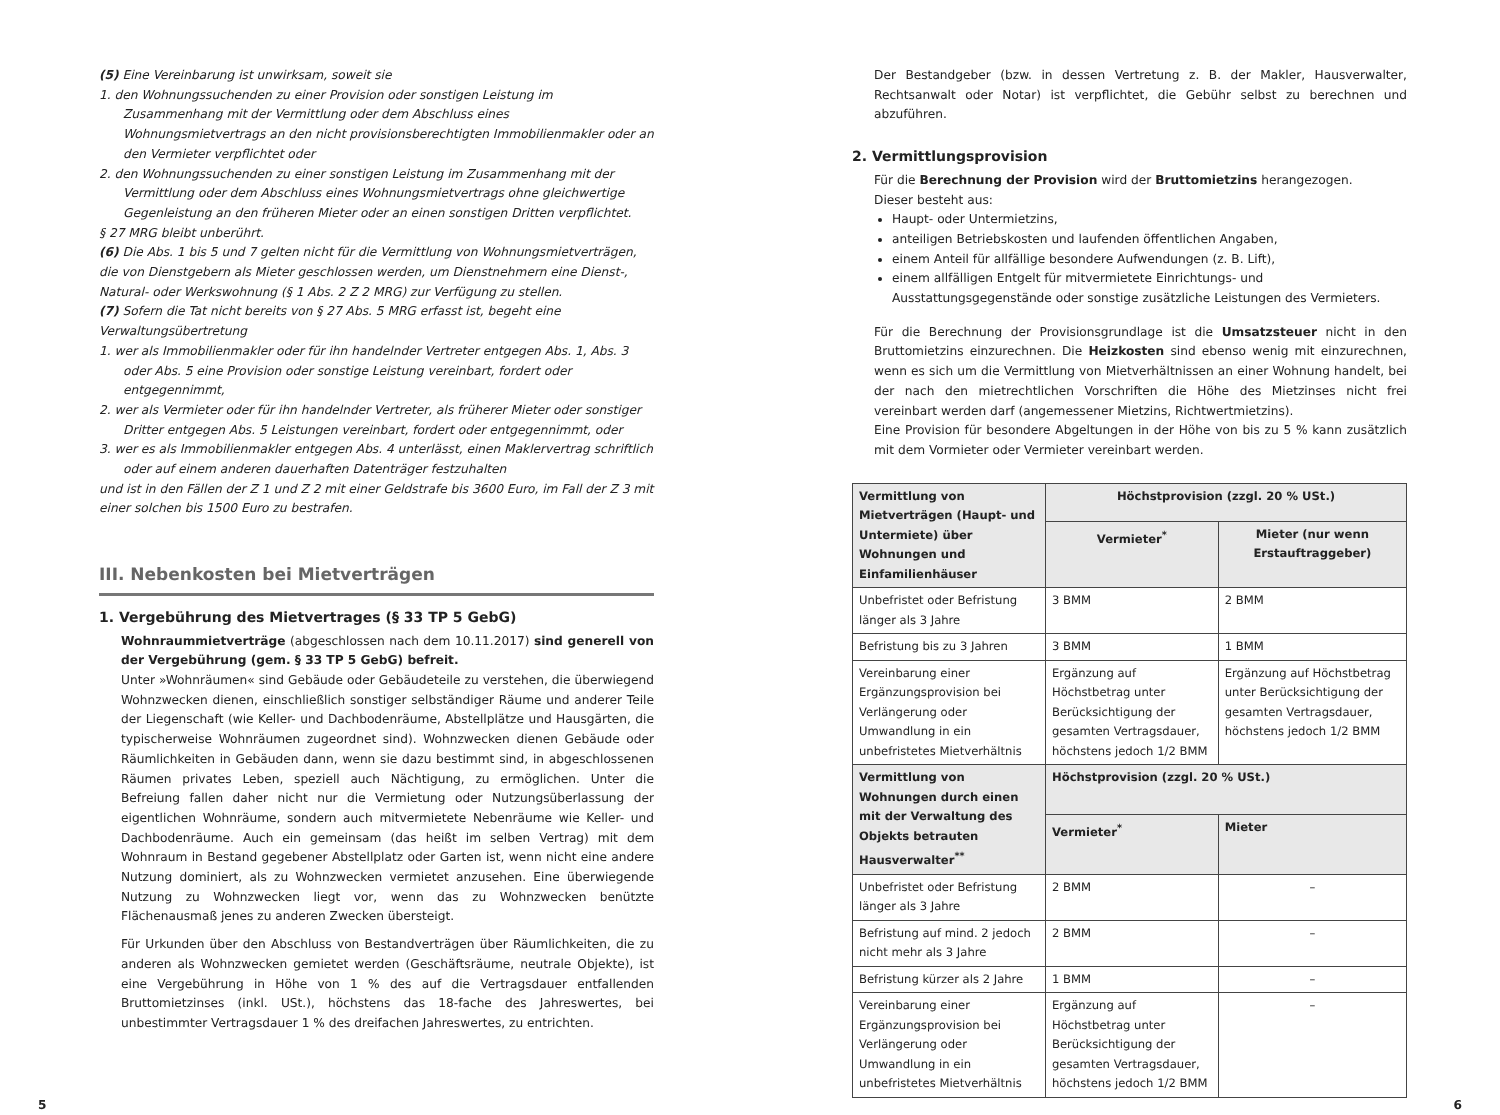(5) Eine Vereinbarung ist unwirksam, soweit sie
1. den Wohnungssuchenden zu einer Provision oder sonstigen Leistung im Zusammenhang mit der Vermittlung oder dem Abschluss eines Wohnungsmietvertrags an den nicht provisionsberechtigten Immobilienmakler oder an den Vermieter verpflichtet oder
2. den Wohnungssuchenden zu einer sonstigen Leistung im Zusammenhang mit der Vermittlung oder dem Abschluss eines Wohnungsmietvertrags ohne gleichwertige Gegenleistung an den früheren Mieter oder an einen sonstigen Dritten verpflichtet.
§ 27 MRG bleibt unberührt.
(6) Die Abs. 1 bis 5 und 7 gelten nicht für die Vermittlung von Wohnungsmietverträgen, die von Dienstgebern als Mieter geschlossen werden, um Dienstnehmern eine Dienst-, Natural- oder Werkswohnung (§ 1 Abs. 2 Z 2 MRG) zur Verfügung zu stellen.
(7) Sofern die Tat nicht bereits von § 27 Abs. 5 MRG erfasst ist, begeht eine Verwaltungsübertretung
1. wer als Immobilienmakler oder für ihn handelnder Vertreter entgegen Abs. 1, Abs. 3 oder Abs. 5 eine Provision oder sonstige Leistung vereinbart, fordert oder entgegennimmt,
2. wer als Vermieter oder für ihn handelnder Vertreter, als früherer Mieter oder sonstiger Dritter entgegen Abs. 5 Leistungen vereinbart, fordert oder entgegennimmt, oder
3. wer es als Immobilienmakler entgegen Abs. 4 unterlässt, einen Maklervertrag schriftlich oder auf einem anderen dauerhaften Datenträger festzuhalten
und ist in den Fällen der Z 1 und Z 2 mit einer Geldstrafe bis 3600 Euro, im Fall der Z 3 mit einer solchen bis 1500 Euro zu bestrafen.
III. Nebenkosten bei Mietverträgen
1. Vergebührung des Mietvertrages (§ 33 TP 5 GebG)
Wohnraummietverträge (abgeschlossen nach dem 10.11.2017) sind generell von der Vergebührung (gem. § 33 TP 5 GebG) befreit.
Unter »Wohnräumen« sind Gebäude oder Gebäudeteile zu verstehen, die überwiegend Wohnzwecken dienen, einschließlich sonstiger selbständiger Räume und anderer Teile der Liegenschaft (wie Keller- und Dachbodenräume, Abstellplätze und Hausgärten, die typischerweise Wohnräumen zugeordnet sind). Wohnzwecken dienen Gebäude oder Räumlichkeiten in Gebäuden dann, wenn sie dazu bestimmt sind, in abgeschlossenen Räumen privates Leben, speziell auch Nächtigung, zu ermöglichen. Unter die Befreiung fallen daher nicht nur die Vermietung oder Nutzungsüberlassung der eigentlichen Wohnräume, sondern auch mitvermietete Nebenräume wie Keller- und Dachbodenräume. Auch ein gemeinsam (das heißt im selben Vertrag) mit dem Wohnraum in Bestand gegebener Abstellplatz oder Garten ist, wenn nicht eine andere Nutzung dominiert, als zu Wohnzwecken vermietet anzusehen. Eine überwiegende Nutzung zu Wohnzwecken liegt vor, wenn das zu Wohnzwecken benützte Flächenausmaß jenes zu anderen Zwecken übersteigt.
Für Urkunden über den Abschluss von Bestandverträgen über Räumlichkeiten, die zu anderen als Wohnzwecken gemietet werden (Geschäftsräume, neutrale Objekte), ist eine Vergebührung in Höhe von 1 % des auf die Vertragsdauer entfallenden Bruttomietzinses (inkl. USt.), höchstens das 18-fache des Jahreswertes, bei unbestimmter Vertragsdauer 1 % des dreifachen Jahreswertes, zu entrichten.
Der Bestandgeber (bzw. in dessen Vertretung z. B. der Makler, Hausverwalter, Rechtsanwalt oder Notar) ist verpflichtet, die Gebühr selbst zu berechnen und abzuführen.
2. Vermittlungsprovision
Für die Berechnung der Provision wird der Bruttomietzins herangezogen.
Dieser besteht aus:
Haupt- oder Untermietzins,
anteiligen Betriebskosten und laufenden öffentlichen Angaben,
einem Anteil für allfällige besondere Aufwendungen (z. B. Lift),
einem allfälligen Entgelt für mitvermietete Einrichtungs- und Ausstattungsgegenstände oder sonstige zusätzliche Leistungen des Vermieters.
Für die Berechnung der Provisionsgrundlage ist die Umsatzsteuer nicht in den Bruttomietzins einzurechnen. Die Heizkosten sind ebenso wenig mit einzurechnen, wenn es sich um die Vermittlung von Mietverhältnissen an einer Wohnung handelt, bei der nach den mietrechtlichen Vorschriften die Höhe des Mietzinses nicht frei vereinbart werden darf (angemessener Mietzins, Richtwertmietzins).
Eine Provision für besondere Abgeltungen in der Höhe von bis zu 5 % kann zusätzlich mit dem Vormieter oder Vermieter vereinbart werden.
| Vermittlung von Mietverträgen (Haupt- und Untermiete) über Wohnungen und Einfamilienhäuser | Höchstprovision (zzgl. 20 % USt.) | |
| --- | --- | --- |
| | Vermieter<sup>*</sup> | Mieter (nur wenn Erstauftraggeber) |
| Unbefristet oder Befristung länger als 3 Jahre | 3 BMM | 2 BMM |
| Befristung bis zu 3 Jahren | 3 BMM | 1 BMM |
| Vereinbarung einer Ergänzungsprovision bei Verlängerung oder Umwandlung in ein unbefristetes Mietverhältnis | Ergänzung auf Höchstbetrag unter Berücksichtigung der gesamten Vertragsdauer, höchstens jedoch 1/2 BMM | Ergänzung auf Höchstbetrag unter Berücksichtigung der gesamten Vertragsdauer, höchstens jedoch 1/2 BMM |
| Vermittlung von Wohnungen durch einen mit der Verwaltung des Objekts betrauten Hausverwalter<sup>**</sup> | Höchstprovision (zzgl. 20 % USt.) | |
| | Vermieter<sup>*</sup> | Mieter |
| Unbefristet oder Befristung länger als 3 Jahre | 2 BMM | – |
| Befristung auf mind. 2 jedoch nicht mehr als 3 Jahre | 2 BMM | – |
| Befristung kürzer als 2 Jahre | 1 BMM | – |
| Vereinbarung einer Ergänzungsprovision bei Verlängerung oder Umwandlung in ein unbefristetes Mietverhältnis | Ergänzung auf Höchstbetrag unter Berücksichtigung der gesamten Vertragsdauer, höchstens jedoch 1/2 BMM | – |
5 6